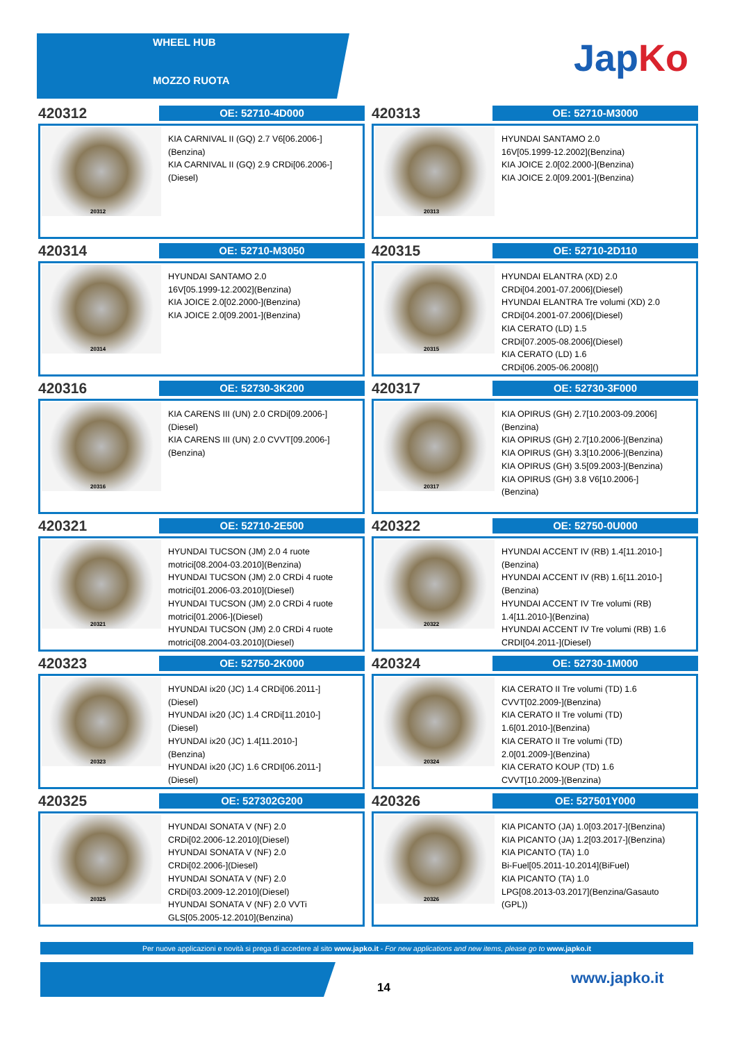WHEEL HUB
MOZZO RUOTA
JapKo
420312
OE: 52710-4D000
20312
KIA CARNIVAL II (GQ) 2.7 V6[06.2006-]
(Benzina)
KIA CARNIVAL II (GQ) 2.9 CRDi[06.2006-]
(Diesel)
420313
OE: 52710-M3000
20313
HYUNDAI SANTAMO 2.0
16V[05.1999-12.2002](Benzina)
KIA JOICE 2.0[02.2000-](Benzina)
KIA JOICE 2.0[09.2001-](Benzina)
420314
OE: 52710-M3050
20314
HYUNDAI SANTAMO 2.0
16V[05.1999-12.2002](Benzina)
KIA JOICE 2.0[02.2000-](Benzina)
KIA JOICE 2.0[09.2001-](Benzina)
420315
OE: 52710-2D110
20315
HYUNDAI ELANTRA (XD) 2.0
CRDi[04.2001-07.2006](Diesel)
HYUNDAI ELANTRA Tre volumi (XD) 2.0
CRDi[04.2001-07.2006](Diesel)
KIA CERATO (LD) 1.5
CRDi[07.2005-08.2006](Diesel)
KIA CERATO (LD) 1.6
CRDi[06.2005-06.2008]()
420316
OE: 52730-3K200
20316
KIA CARENS III (UN) 2.0 CRDi[09.2006-]
(Diesel)
KIA CARENS III (UN) 2.0 CVVT[09.2006-]
(Benzina)
420317
OE: 52730-3F000
20317
KIA OPIRUS (GH) 2.7[10.2003-09.2006]
(Benzina)
KIA OPIRUS (GH) 2.7[10.2006-](Benzina)
KIA OPIRUS (GH) 3.3[10.2006-](Benzina)
KIA OPIRUS (GH) 3.5[09.2003-](Benzina)
KIA OPIRUS (GH) 3.8 V6[10.2006-]
(Benzina)
420321
OE: 52710-2E500
20321
HYUNDAI TUCSON (JM) 2.0 4 ruote
motrici[08.2004-03.2010](Benzina)
HYUNDAI TUCSON (JM) 2.0 CRDi 4 ruote
motrici[01.2006-03.2010](Diesel)
HYUNDAI TUCSON (JM) 2.0 CRDi 4 ruote
motrici[01.2006-](Diesel)
HYUNDAI TUCSON (JM) 2.0 CRDi 4 ruote
motrici[08.2004-03.2010](Diesel)
420322
OE: 52750-0U000
20322
HYUNDAI ACCENT IV (RB) 1.4[11.2010-]
(Benzina)
HYUNDAI ACCENT IV (RB) 1.6[11.2010-]
(Benzina)
HYUNDAI ACCENT IV Tre volumi (RB)
1.4[11.2010-](Benzina)
HYUNDAI ACCENT IV Tre volumi (RB) 1.6
CRDI[04.2011-](Diesel)
420323
OE: 52750-2K000
20323
HYUNDAI ix20 (JC) 1.4 CRDi[06.2011-]
(Diesel)
HYUNDAI ix20 (JC) 1.4 CRDi[11.2010-]
(Diesel)
HYUNDAI ix20 (JC) 1.4[11.2010-]
(Benzina)
HYUNDAI ix20 (JC) 1.6 CRDI[06.2011-]
(Diesel)
420324
OE: 52730-1M000
20324
KIA CERATO II Tre volumi (TD) 1.6
CVVT[02.2009-](Benzina)
KIA CERATO II Tre volumi (TD)
1.6[01.2010-](Benzina)
KIA CERATO II Tre volumi (TD)
2.0[01.2009-](Benzina)
KIA CERATO KOUP (TD) 1.6
CVVT[10.2009-](Benzina)
420325
OE: 527302G200
20325
HYUNDAI SONATA V (NF) 2.0
CRDi[02.2006-12.2010](Diesel)
HYUNDAI SONATA V (NF) 2.0
CRDi[02.2006-](Diesel)
HYUNDAI SONATA V (NF) 2.0
CRDi[03.2009-12.2010](Diesel)
HYUNDAI SONATA V (NF) 2.0 VVTi
GLS[05.2005-12.2010](Benzina)
420326
OE: 527501Y000
20326
KIA PICANTO (JA) 1.0[03.2017-](Benzina)
KIA PICANTO (JA) 1.2[03.2017-](Benzina)
KIA PICANTO (TA) 1.0
Bi-Fuel[05.2011-10.2014](BiFuel)
KIA PICANTO (TA) 1.0
LPG[08.2013-03.2017](Benzina/Gasauto
(GPL))
Per nuove applicazioni e novità si prega di accedere al sito www.japko.it - For new applications and new items, please go to www.japko.it
14
www.japko.it